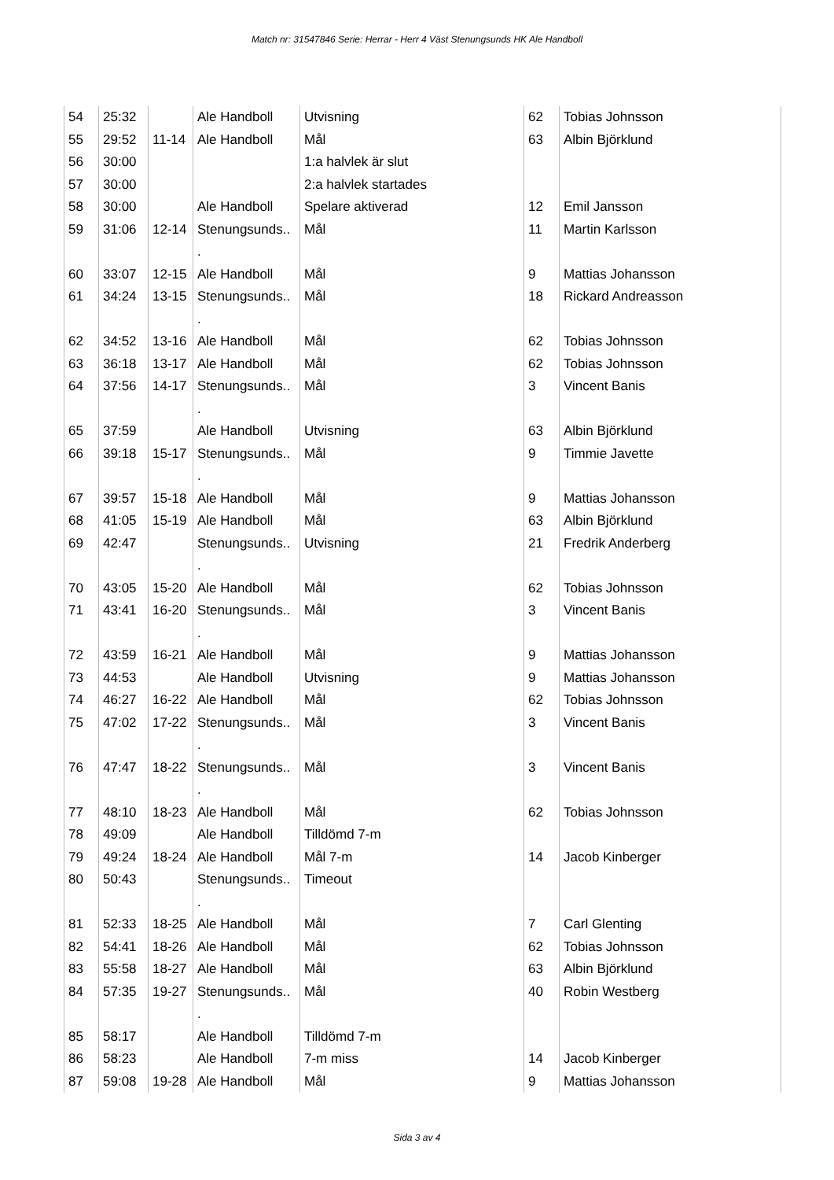Match nr: 31547846 Serie: Herrar - Herr 4 Väst Stenungsunds HK Ale Handboll
| 54 | 25:32 | | Ale Handboll | Utvisning | 62 | Tobias Johnsson |
| 55 | 29:52 | 11-14 | Ale Handboll | Mål | 63 | Albin Björklund |
| 56 | 30:00 | | | 1:a halvlek är slut | | |
| 57 | 30:00 | | | 2:a halvlek startades | | |
| 58 | 30:00 | | Ale Handboll | Spelare aktiverad | 12 | Emil Jansson |
| 59 | 31:06 | 12-14 | Stenungsunds.. . | Mål | 11 | Martin Karlsson |
| 60 | 33:07 | 12-15 | Ale Handboll | Mål | 9 | Mattias Johansson |
| 61 | 34:24 | 13-15 | Stenungsunds.. . | Mål | 18 | Rickard Andreasson |
| 62 | 34:52 | 13-16 | Ale Handboll | Mål | 62 | Tobias Johnsson |
| 63 | 36:18 | 13-17 | Ale Handboll | Mål | 62 | Tobias Johnsson |
| 64 | 37:56 | 14-17 | Stenungsunds.. . | Mål | 3 | Vincent Banis |
| 65 | 37:59 | | Ale Handboll | Utvisning | 63 | Albin Björklund |
| 66 | 39:18 | 15-17 | Stenungsunds.. . | Mål | 9 | Timmie Javette |
| 67 | 39:57 | 15-18 | Ale Handboll | Mål | 9 | Mattias Johansson |
| 68 | 41:05 | 15-19 | Ale Handboll | Mål | 63 | Albin Björklund |
| 69 | 42:47 | | Stenungsunds.. . | Utvisning | 21 | Fredrik Anderberg |
| 70 | 43:05 | 15-20 | Ale Handboll | Mål | 62 | Tobias Johnsson |
| 71 | 43:41 | 16-20 | Stenungsunds.. . | Mål | 3 | Vincent Banis |
| 72 | 43:59 | 16-21 | Ale Handboll | Mål | 9 | Mattias Johansson |
| 73 | 44:53 | | Ale Handboll | Utvisning | 9 | Mattias Johansson |
| 74 | 46:27 | 16-22 | Ale Handboll | Mål | 62 | Tobias Johnsson |
| 75 | 47:02 | 17-22 | Stenungsunds.. . | Mål | 3 | Vincent Banis |
| 76 | 47:47 | 18-22 | Stenungsunds.. . | Mål | 3 | Vincent Banis |
| 77 | 48:10 | 18-23 | Ale Handboll | Mål | 62 | Tobias Johnsson |
| 78 | 49:09 | | Ale Handboll | Tilldömd 7-m | | |
| 79 | 49:24 | 18-24 | Ale Handboll | Mål 7-m | 14 | Jacob Kinberger |
| 80 | 50:43 | | Stenungsunds.. . | Timeout | | |
| 81 | 52:33 | 18-25 | Ale Handboll | Mål | 7 | Carl Glenting |
| 82 | 54:41 | 18-26 | Ale Handboll | Mål | 62 | Tobias Johnsson |
| 83 | 55:58 | 18-27 | Ale Handboll | Mål | 63 | Albin Björklund |
| 84 | 57:35 | 19-27 | Stenungsunds.. . | Mål | 40 | Robin Westberg |
| 85 | 58:17 | | Ale Handboll | Tilldömd 7-m | | |
| 86 | 58:23 | | Ale Handboll | 7-m miss | 14 | Jacob Kinberger |
| 87 | 59:08 | 19-28 | Ale Handboll | Mål | 9 | Mattias Johansson |
Sida 3 av 4